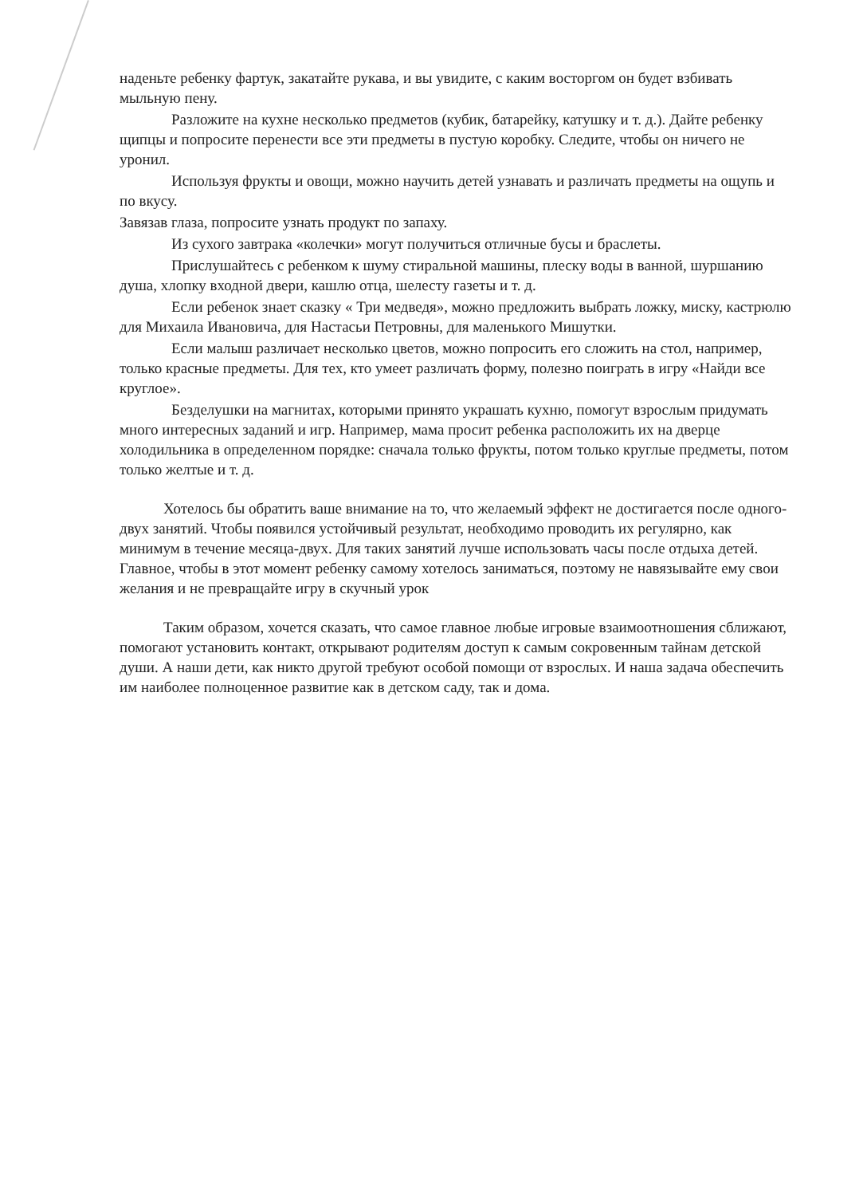наденьте ребенку фартук, закатайте рукава, и вы увидите, с каким восторгом он будет взбивать мыльную пену.
Разложите на кухне несколько предметов (кубик, батарейку, катушку и т. д.). Дайте ребенку щипцы и попросите перенести все эти предметы в пустую коробку. Следите, чтобы он ничего не уронил.
Используя фрукты и овощи, можно научить детей узнавать и различать предметы на ощупь и по вкусу.
Завязав глаза, попросите узнать продукт по запаху.
Из сухого завтрака «колечки» могут получиться отличные бусы и браслеты.
Прислушайтесь с ребенком к шуму стиральной машины, плеску воды в ванной, шуршанию душа, хлопку входной двери, кашлю отца, шелесту газеты и т. д.
Если ребенок знает сказку « Три медведя», можно предложить выбрать ложку, миску, кастрюлю для Михаила Ивановича, для Настасьи Петровны, для маленького Мишутки.
Если малыш различает несколько цветов, можно попросить его сложить на стол, например, только красные предметы. Для тех, кто умеет различать форму, полезно поиграть в игру «Найди все круглое».
Безделушки на магнитах, которыми принято украшать кухню, помогут взрослым придумать много интересных заданий и игр. Например, мама просит ребенка расположить их на дверце холодильника в определенном порядке: сначала только фрукты, потом только круглые предметы, потом только желтые и т. д.
Хотелось бы обратить ваше внимание на то, что желаемый эффект не достигается после одного-двух занятий. Чтобы появился устойчивый результат, необходимо проводить их регулярно, как минимум в течение месяца-двух. Для таких занятий лучше использовать часы после отдыха детей. Главное, чтобы в этот момент ребенку самому хотелось заниматься, поэтому не навязывайте ему свои желания и не превращайте игру в скучный урок
Таким образом, хочется сказать, что самое главное любые игровые взаимоотношения сближают, помогают установить контакт, открывают родителям доступ к самым сокровенным тайнам детской души. А наши дети, как никто другой требуют особой помощи от взрослых. И наша задача обеспечить им наиболее полноценное развитие как в детском саду, так и дома.